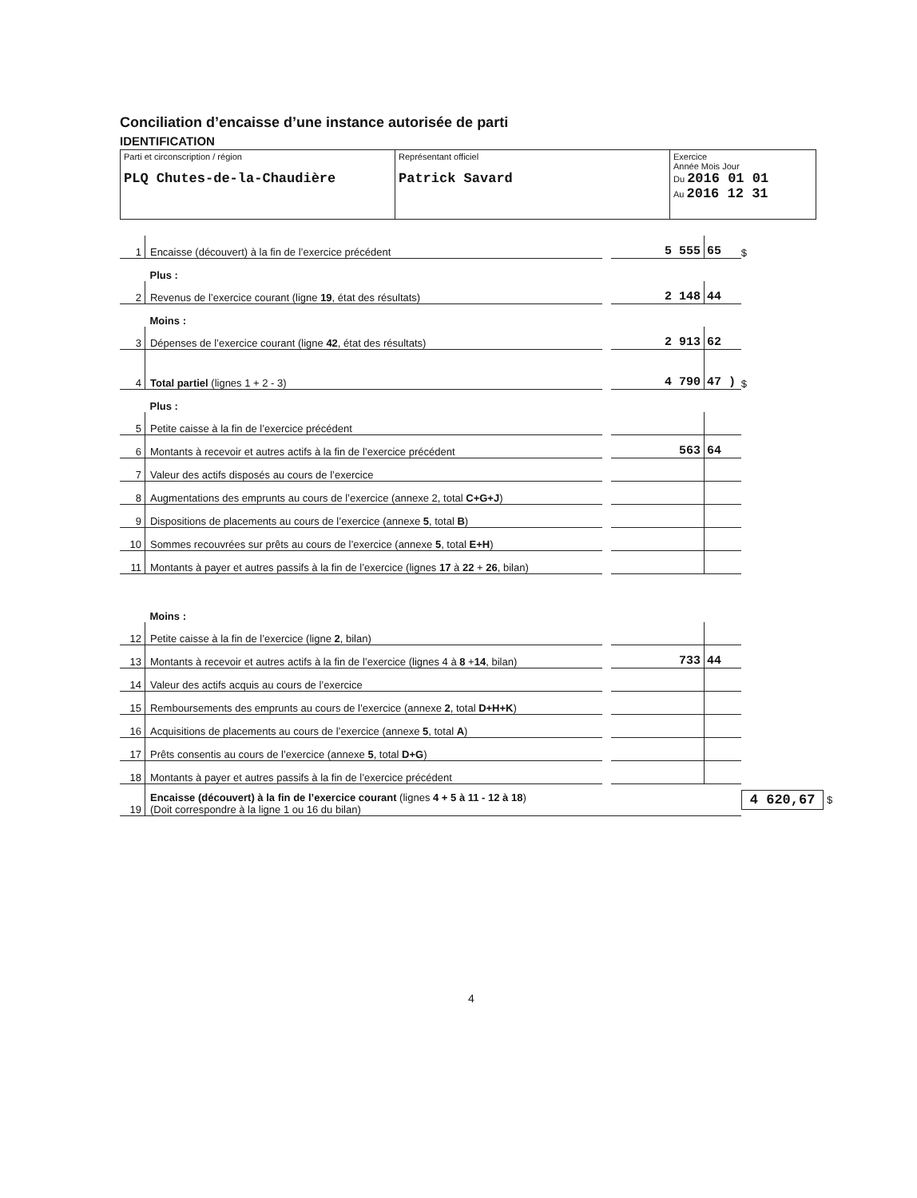Conciliation d’encaisse d’une instance autorisée de parti
IDENTIFICATION
| Parti et circonscription / région PLQ Chutes-de-la-Chaudière | Représentant officiel Patrick Savard | Exercice Année Mois Jour Du 2016 01 01 Au 2016 12 31 |
| 1 | Encaisse (découvert) à la fin de l’exercice précédent | | 5 555 | 65 | $ |
| | Plus : | | | | |
| 2 | Revenus de l’exercice courant (ligne 19 , état des résultats) | | 2 148 | 44 | |
| | Moins : | | | | |
| 3 | Dépenses de l’exercice courant (ligne 42 , état des résultats) | | 2 913 | 62 | |
| 4 | Total partiel (lignes 1 + 2 - 3) | | 4 790 | 47 ) | $ |
| | Plus : | | | | |
| 5 | Petite caisse à la fin de l’exercice précédent | | | | |
| 6 | Montants à recevoir et autres actifs à la fin de l’exercice précédent | | 563 | 64 | |
| 7 | Valeur des actifs disposés au cours de l’exercice | | | | |
| 8 | Augmentations des emprunts au cours de l’exercice (annexe 2, total C+G+J ) | | | | |
| 9 | Dispositions de placements au cours de l’exercice (annexe 5 , total B ) | | | | |
| 10 | Sommes recouvrées sur prêts au cours de l’exercice (annexe 5 , total E+H ) | | | | |
| 11 | Montants à payer et autres passifs à la fin de l’exercice (lignes 17 à 22 + 26 , bilan) | | | | |
| | Moins : | | | | |
| 12 | Petite caisse à la fin de l’exercice (ligne 2 , bilan) | | | | |
| 13 | Montants à recevoir et autres actifs à la fin de l’exercice (lignes 4 à 8 + 14 , bilan) | | 733 | 44 | |
| 14 | Valeur des actifs acquis au cours de l’exercice | | | | |
| 15 | Remboursements des emprunts au cours de l’exercice (annexe 2 , total D+H+K ) | | | | |
| 16 | Acquisitions de placements au cours de l’exercice (annexe 5 , total A ) | | | | |
| 17 | Prêts consentis au cours de l’exercice (annexe 5 , total D+G ) | | | | |
| 18 | Montants à payer et autres passifs à la fin de l’exercice précédent | | | | |
| 19 | Encaisse (découvert) à la fin de l’exercice courant (lignes 4 + 5 à 11 - 12 à 18 ) (Doit correspondre à la ligne 1 ou 16 du bilan) | | | | 4 620,67 $ |
4